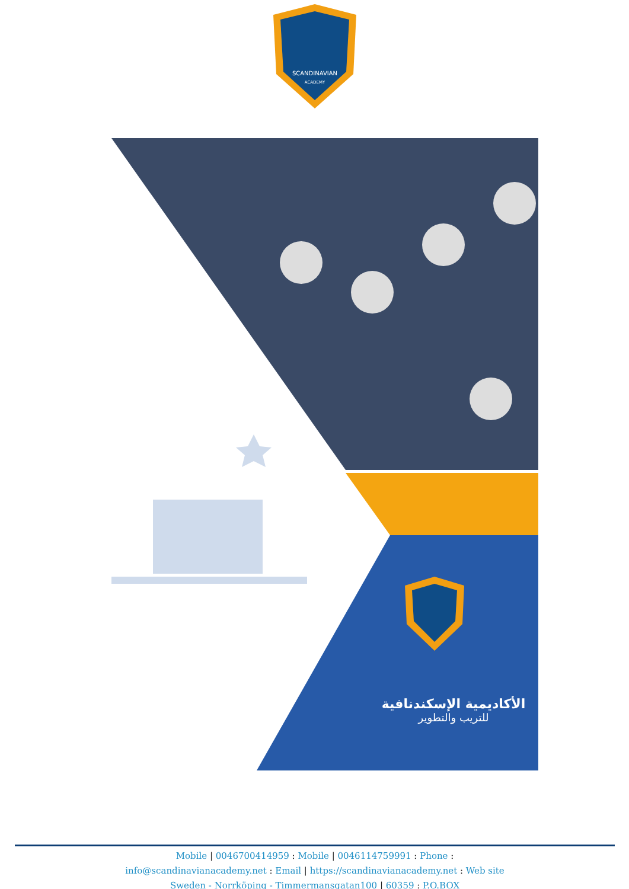SCANDINAVIAN
ACADEMY
الأكاديمية الإسكندنافية
للتريب والتطوير
Mobile | 0046700414959 : Mobile | 0046114759991 : Phone :
info@scandinavianacademy.net : Email | https://scandinavianacademy.net : Web site
Sweden - Norrköping - Timmermansgatan100 | 60359 : P.O.BOX